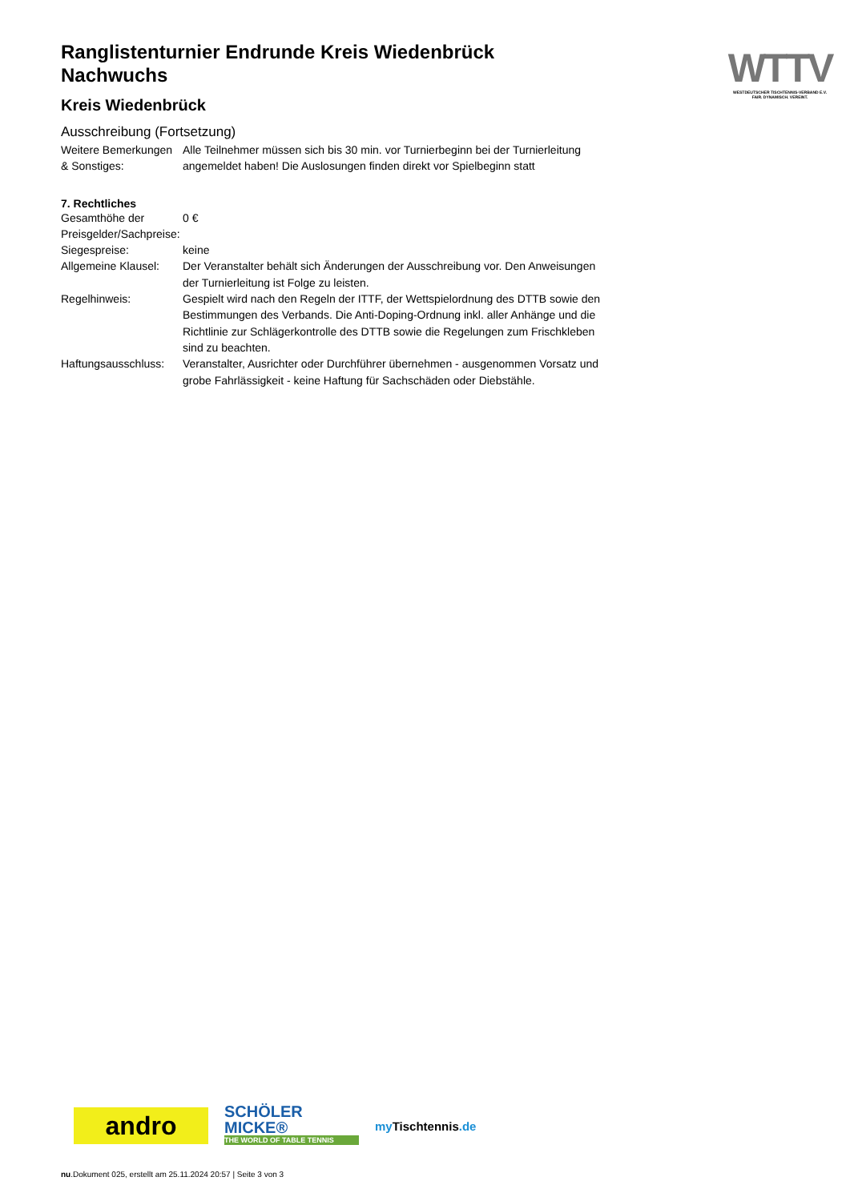Ranglistenturnier Endrunde Kreis Wiedenbrück Nachwuchs
Kreis Wiedenbrück
Ausschreibung (Fortsetzung)
| Weitere Bemerkungen & Sonstiges: | Alle Teilnehmer müssen sich bis 30 min. vor Turnierbeginn bei der Turnierleitung angemeldet haben! Die Auslosungen finden direkt vor Spielbeginn statt |
7. Rechtliches
| Gesamthöhe der Preisgelder/Sachpreise: | 0 € |
| Siegespreise: | keine |
| Allgemeine Klausel: | Der Veranstalter behält sich Änderungen der Ausschreibung vor. Den Anweisungen der Turnierleitung ist Folge zu leisten. |
| Regelhinweis: | Gespielt wird nach den Regeln der ITTF, der Wettspielordnung des DTTB sowie den Bestimmungen des Verbands. Die Anti-Doping-Ordnung inkl. aller Anhänge und die Richtlinie zur Schlägerkontrolle des DTTB sowie die Regelungen zum Frischkleben sind zu beachten. |
| Haftungsausschluss: | Veranstalter, Ausrichter oder Durchführer übernehmen - ausgenommen Vorsatz und grobe Fahrlässigkeit - keine Haftung für Sachschäden oder Diebstähle. |
WTTV
WESTDEUTSCHER TISCHTENNIS-VERBAND E.V.
FAIR. DYNAMISCH. VEREINT.
andro
SCHÖLER
MICKE®
THE WORLD OF TABLE TENNIS
my Tischtennis.de
nu.Dokument 025, erstellt am 25.11.2024 20:57 | Seite 3 von 3